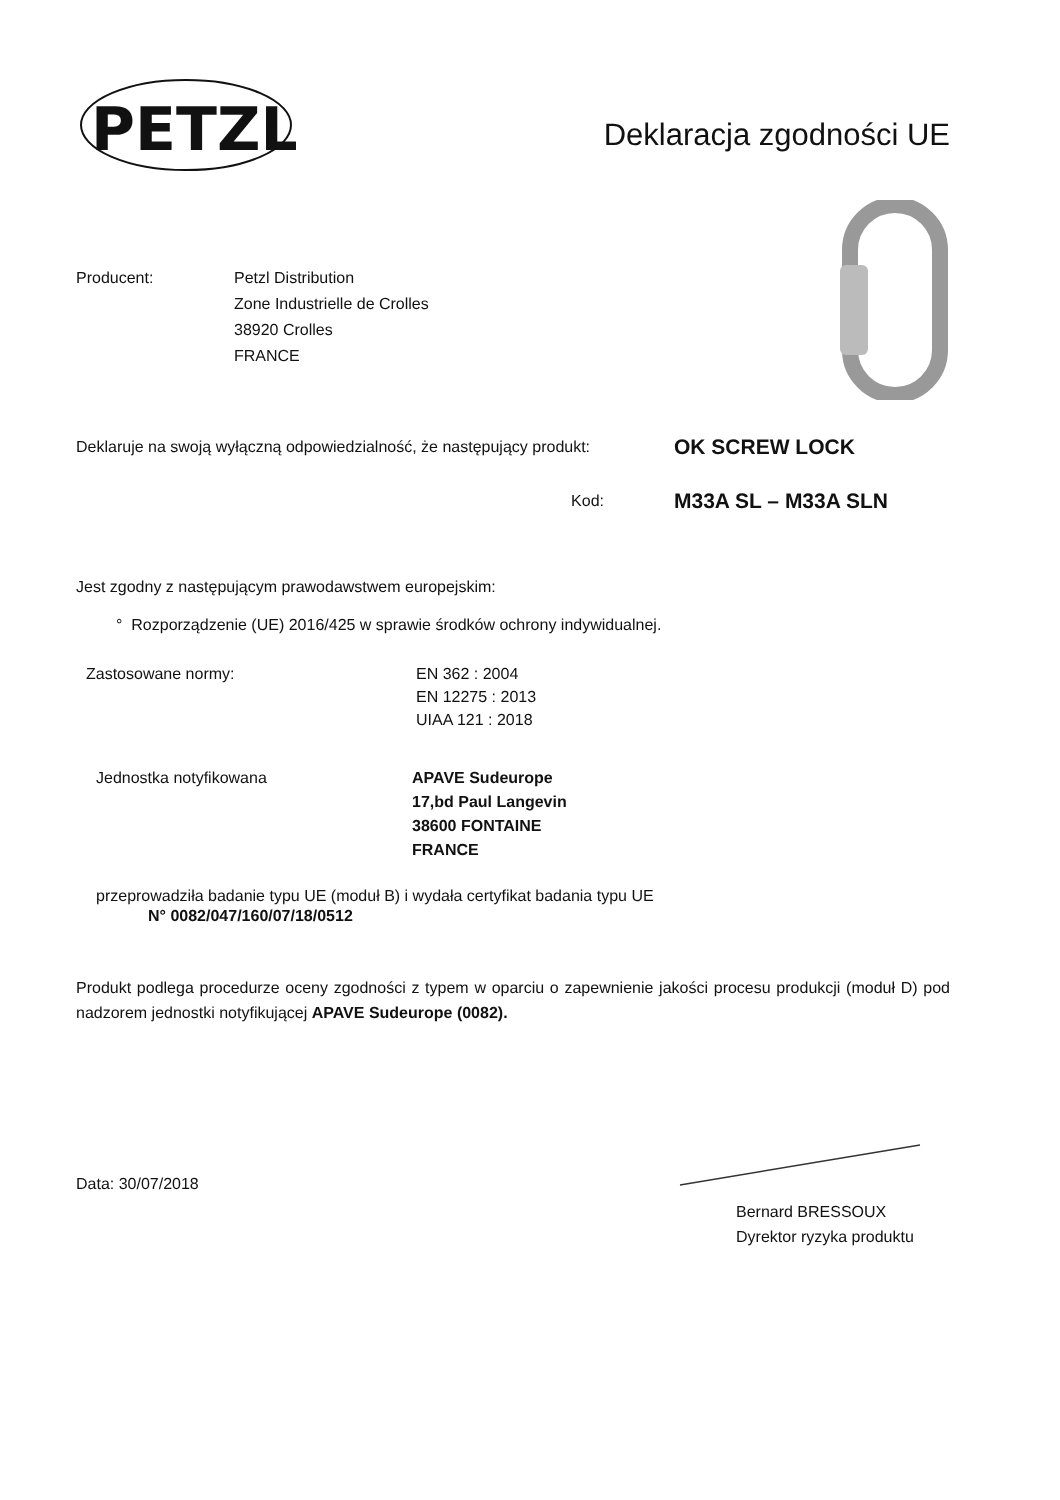PETZL
®
Deklaracja zgodności UE
Producent: Petzl Distribution
Zone Industrielle de Crolles
38920 Crolles
FRANCE
Deklaruje na swoją wyłączną odpowiedzialność, że następujący produkt:
OK SCREW LOCK
Kod:
M33A SL – M33A SLN
Jest zgodny z następującym prawodawstwem europejskim:
° Rozporządzenie (UE) 2016/425 w sprawie środków ochrony indywidualnej.
Zastosowane normy: EN 362 : 2004
EN 12275 : 2013
UIAA 121 : 2018
Jednostka notyfikowana APAVE Sudeurope
17,bd Paul Langevin
38600 FONTAINE
FRANCE
przeprowadziła badanie typu UE (moduł B) i wydała certyfikat badania typu UE
N° 0082/047/160/07/18/0512
Produkt podlega procedurze oceny zgodności z typem w oparciu o zapewnienie jakości procesu produkcji (moduł D) pod nadzorem jednostki notyfikującej APAVE Sudeurope (0082).
Data: 30/07/2018
Bernard BRESSOUX
Dyrektor ryzyka produktu